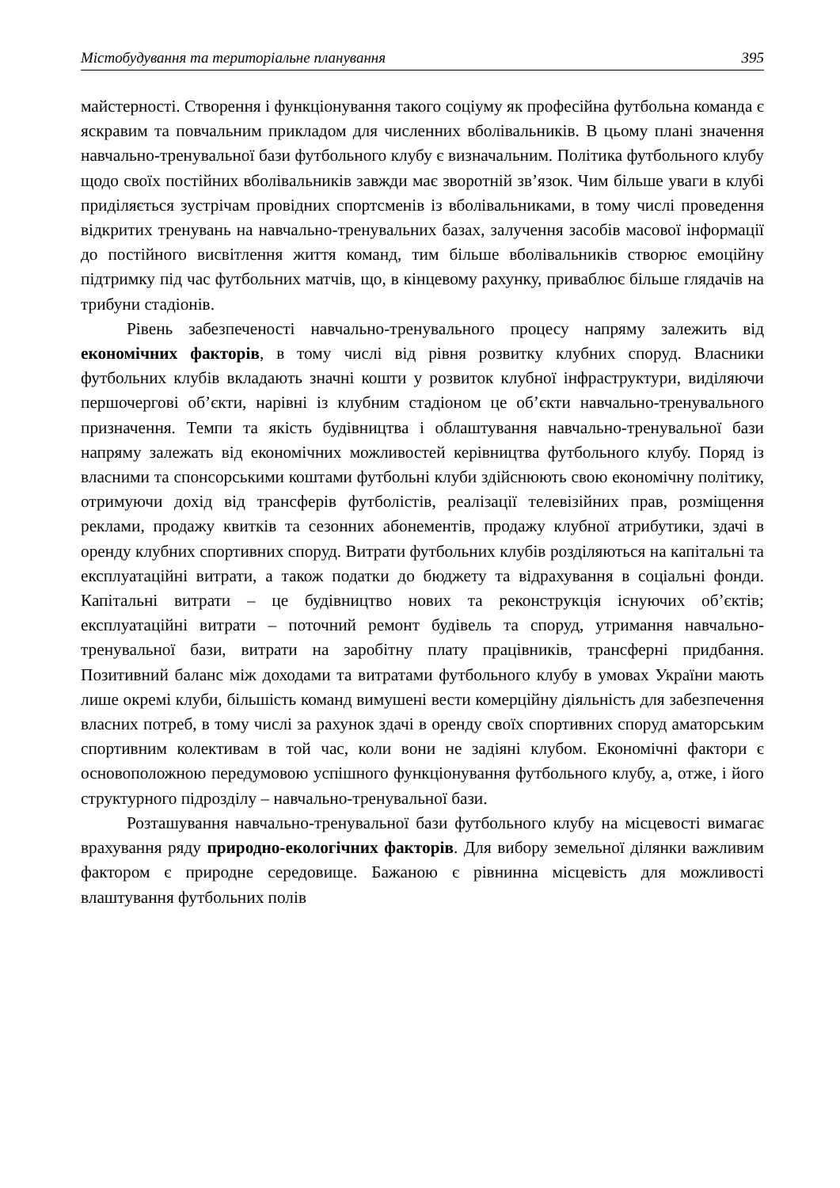Містобудування та територіальне планування 395
майстерності. Створення і функціонування такого соціуму як професійна футбольна команда є яскравим та повчальним прикладом для численних вболівальників. В цьому плані значення навчально-тренувальної бази футбольного клубу є визначальним. Політика футбольного клубу щодо своїх постійних вболівальників завжди має зворотній зв’язок. Чим більше уваги в клубі приділяється зустрічам провідних спортсменів із вболівальниками, в тому числі проведення відкритих тренувань на навчально-тренувальних базах, залучення засобів масової інформації до постійного висвітлення життя команд, тим більше вболівальників створює емоційну підтримку під час футбольних матчів, що, в кінцевому рахунку, приваблює більше глядачів на трибуни стадіонів.
Рівень забезпеченості навчально-тренувального процесу напряму залежить від економічних факторів, в тому числі від рівня розвитку клубних споруд. Власники футбольних клубів вкладають значні кошти у розвиток клубної інфраструктури, виділяючи першочергові об’єкти, нарівні із клубним стадіоном це об’єкти навчально-тренувального призначення. Темпи та якість будівництва і облаштування навчально-тренувальної бази напряму залежать від економічних можливостей керівництва футбольного клубу. Поряд із власними та спонсорськими коштами футбольні клуби здійснюють свою економічну політику, отримуючи дохід від трансферів футболістів, реалізації телевізійних прав, розміщення реклами, продажу квитків та сезонних абонементів, продажу клубної атрибутики, здачі в оренду клубних спортивних споруд. Витрати футбольних клубів розділяються на капітальні та експлуатаційні витрати, а також податки до бюджету та відрахування в соціальні фонди. Капітальні витрати – це будівництво нових та реконструкція існуючих об’єктів; експлуатаційні витрати – поточний ремонт будівель та споруд, утримання навчально-тренувальної бази, витрати на заробітну плату працівників, трансферні придбання. Позитивний баланс між доходами та витратами футбольного клубу в умовах України мають лише окремі клуби, більшість команд вимушені вести комерційну діяльність для забезпечення власних потреб, в тому числі за рахунок здачі в оренду своїх спортивних споруд аматорським спортивним колективам в той час, коли вони не задіяні клубом. Економічні фактори є основоположною передумовою успішного функціонування футбольного клубу, а, отже, і його структурного підрозділу – навчально-тренувальної бази.
Розташування навчально-тренувальної бази футбольного клубу на місцевості вимагає врахування ряду природно-екологічних факторів. Для вибору земельної ділянки важливим фактором є природне середовище. Бажаною є рівнинна місцевість для можливості влаштування футбольних полів